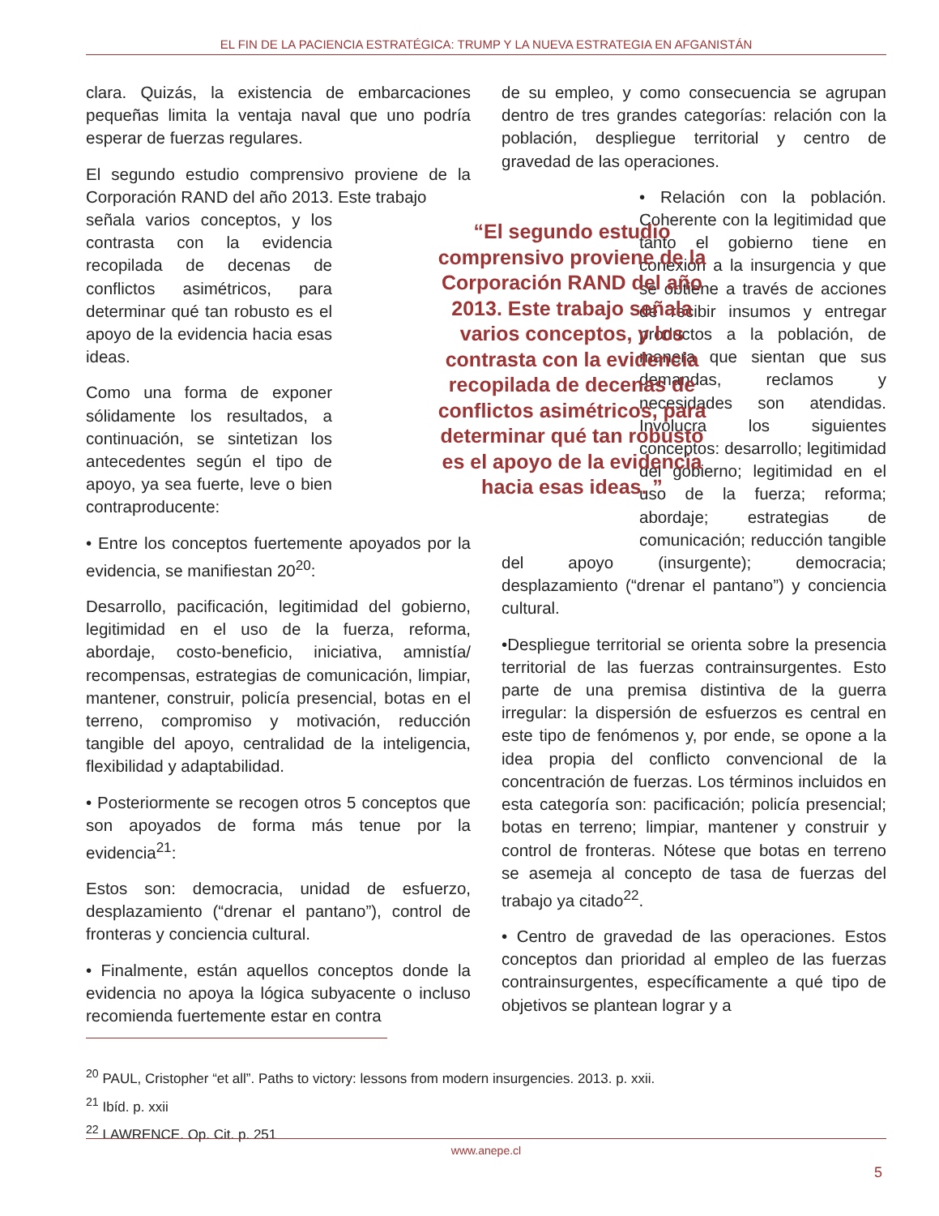EL FIN DE LA PACIENCIA ESTRATÉGICA: TRUMP Y LA NUEVA ESTRATEGIA EN AFGANISTÁN
clara. Quizás, la existencia de embarcaciones pequeñas limita la ventaja naval que uno podría esperar de fuerzas regulares.
El segundo estudio comprensivo proviene de la Corporación RAND del año 2013. Este trabajo
señala varios conceptos, y los contrasta con la evidencia recopilada de decenas de conflictos asimétricos, para determinar qué tan robusto es el apoyo de la evidencia hacia esas ideas.
Como una forma de exponer sólidamente los resultados, a continuación, se sintetizan los antecedentes según el tipo de apoyo, ya sea fuerte, leve o bien contraproducente:
• Entre los conceptos fuertemente apoyados por la evidencia, se manifiestan 20<sup>20</sup>:
Desarrollo, pacificación, legitimidad del gobierno, legitimidad en el uso de la fuerza, reforma, abordaje, costo-beneficio, iniciativa, amnistía/ recompensas, estrategias de comunicación, limpiar, mantener, construir, policía presencial, botas en el terreno, compromiso y motivación, reducción tangible del apoyo, centralidad de la inteligencia, flexibilidad y adaptabilidad.
• Posteriormente se recogen otros 5 conceptos que son apoyados de forma más tenue por la evidencia<sup>21</sup>:
Estos son: democracia, unidad de esfuerzo, desplazamiento (“drenar el pantano”), control de fronteras y conciencia cultural.
• Finalmente, están aquellos conceptos donde la evidencia no apoya la lógica subyacente o incluso recomienda fuertemente estar en contra
de su empleo, y como consecuencia se agrupan dentro de tres grandes categorías: relación con la población, despliegue territorial y centro de gravedad de las operaciones.
• Relación con la población. Coherente con la legitimidad que tanto el gobierno tiene en conexión a la insurgencia y que se obtiene a través de acciones de recibir insumos y entregar productos a la población, de manera que sientan que sus demandas, reclamos y necesidades son atendidas. Involucra los siguientes conceptos: desarrollo; legitimidad del gobierno; legitimidad en el uso de la fuerza; reforma; abordaje; estrategias de comunicación; reducción tangible del apoyo (insurgente); democracia; desplazamiento (“drenar el pantano”) y conciencia cultural.
•Despliegue territorial se orienta sobre la presencia territorial de las fuerzas contrainsurgentes. Esto parte de una premisa distintiva de la guerra irregular: la dispersión de esfuerzos es central en este tipo de fenómenos y, por ende, se opone a la idea propia del conflicto convencional de la concentración de fuerzas. Los términos incluidos en esta categoría son: pacificación; policía presencial; botas en terreno; limpiar, mantener y construir y control de fronteras. Nótese que botas en terreno se asemeja al concepto de tasa de fuerzas del trabajo ya citado<sup>22</sup>.
• Centro de gravedad de las operaciones. Estos conceptos dan prioridad al empleo de las fuerzas contrainsurgentes, específicamente a qué tipo de objetivos se plantean lograr y a
“El segundo estudio comprensivo proviene de la Corporación RAND del año 2013. Este trabajo señala varios conceptos, y los contrasta con la evidencia recopilada de decenas de conflictos asimétricos, para determinar qué tan robusto es el apoyo de la evidencia hacia esas ideas. ”
<sup>20</sup> PAUL, Cristopher “et all”. Paths to victory: lessons from modern insurgencies. 2013. p. xxii.
<sup>21</sup> Ibíd. p. xxii
<sup>22</sup> LAWRENCE. Op. Cit. p. 251
www.anepe.cl
5